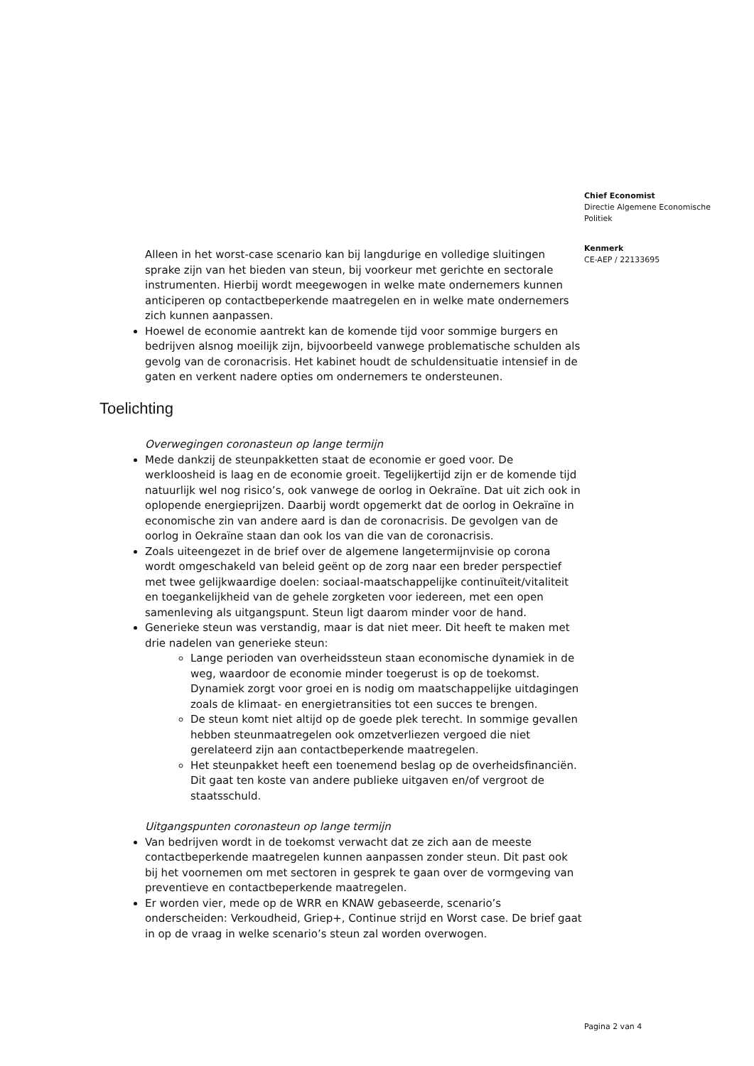Chief Economist
Directie Algemene Economische Politiek
Kenmerk
CE-AEP / 22133695
Alleen in het worst-case scenario kan bij langdurige en volledige sluitingen sprake zijn van het bieden van steun, bij voorkeur met gerichte en sectorale instrumenten. Hierbij wordt meegewogen in welke mate ondernemers kunnen anticiperen op contactbeperkende maatregelen en in welke mate ondernemers zich kunnen aanpassen.
Hoewel de economie aantrekt kan de komende tijd voor sommige burgers en bedrijven alsnog moeilijk zijn, bijvoorbeeld vanwege problematische schulden als gevolg van de coronacrisis. Het kabinet houdt de schuldensituatie intensief in de gaten en verkent nadere opties om ondernemers te ondersteunen.
Toelichting
Overwegingen coronasteun op lange termijn
Mede dankzij de steunpakketten staat de economie er goed voor. De werkloosheid is laag en de economie groeit. Tegelijkertijd zijn er de komende tijd natuurlijk wel nog risico’s, ook vanwege de oorlog in Oekraïne. Dat uit zich ook in oplopende energieprijzen. Daarbij wordt opgemerkt dat de oorlog in Oekraïne in economische zin van andere aard is dan de coronacrisis. De gevolgen van de oorlog in Oekraïne staan dan ook los van die van de coronacrisis.
Zoals uiteengezet in de brief over de algemene langetermijnvisie op corona wordt omgeschakeld van beleid geënt op de zorg naar een breder perspectief met twee gelijkwaardige doelen: sociaal-maatschappelijke continuïteit/vitaliteit en toegankelijkheid van de gehele zorgketen voor iedereen, met een open samenleving als uitgangspunt. Steun ligt daarom minder voor de hand.
Generieke steun was verstandig, maar is dat niet meer. Dit heeft te maken met drie nadelen van generieke steun:
Lange perioden van overheidssteun staan economische dynamiek in de weg, waardoor de economie minder toegerust is op de toekomst. Dynamiek zorgt voor groei en is nodig om maatschappelijke uitdagingen zoals de klimaat- en energietransities tot een succes te brengen.
De steun komt niet altijd op de goede plek terecht. In sommige gevallen hebben steunmaatregelen ook omzetverliezen vergoed die niet gerelateerd zijn aan contactbeperkende maatregelen.
Het steunpakket heeft een toenemend beslag op de overheidsfinanciën. Dit gaat ten koste van andere publieke uitgaven en/of vergroot de staatsschuld.
Uitgangspunten coronasteun op lange termijn
Van bedrijven wordt in de toekomst verwacht dat ze zich aan de meeste contactbeperkende maatregelen kunnen aanpassen zonder steun. Dit past ook bij het voornemen om met sectoren in gesprek te gaan over de vormgeving van preventieve en contactbeperkende maatregelen.
Er worden vier, mede op de WRR en KNAW gebaseerde, scenario’s onderscheiden: Verkoudheid, Griep+, Continue strijd en Worst case. De brief gaat in op de vraag in welke scenario’s steun zal worden overwogen.
Pagina 2 van 4